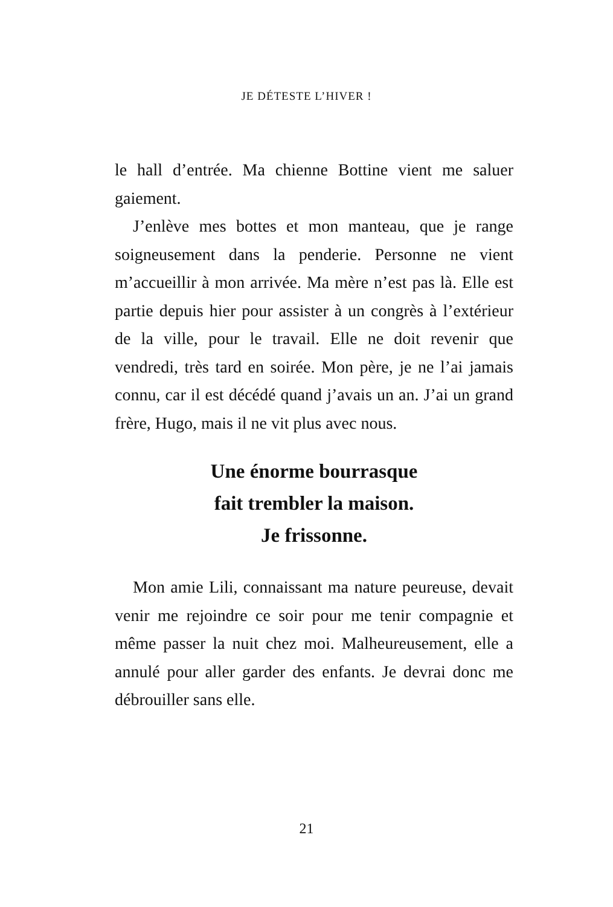JE DÉTESTE L’HIVER !
le hall d’entrée. Ma chienne Bottine vient me saluer gaiement.
J’enlève mes bottes et mon manteau, que je range soigneusement dans la penderie. Personne ne vient m’accueillir à mon arrivée. Ma mère n’est pas là. Elle est partie depuis hier pour assister à un congrès à l’extérieur de la ville, pour le travail. Elle ne doit revenir que vendredi, très tard en soirée. Mon père, je ne l’ai jamais connu, car il est décédé quand j’avais un an. J’ai un grand frère, Hugo, mais il ne vit plus avec nous.
Une énorme bourrasque
fait trembler la maison.
Je frissonne.
Mon amie Lili, connaissant ma nature peureuse, devait venir me rejoindre ce soir pour me tenir compagnie et même passer la nuit chez moi. Malheureusement, elle a annulé pour aller garder des enfants. Je devrai donc me débrouiller sans elle.
21